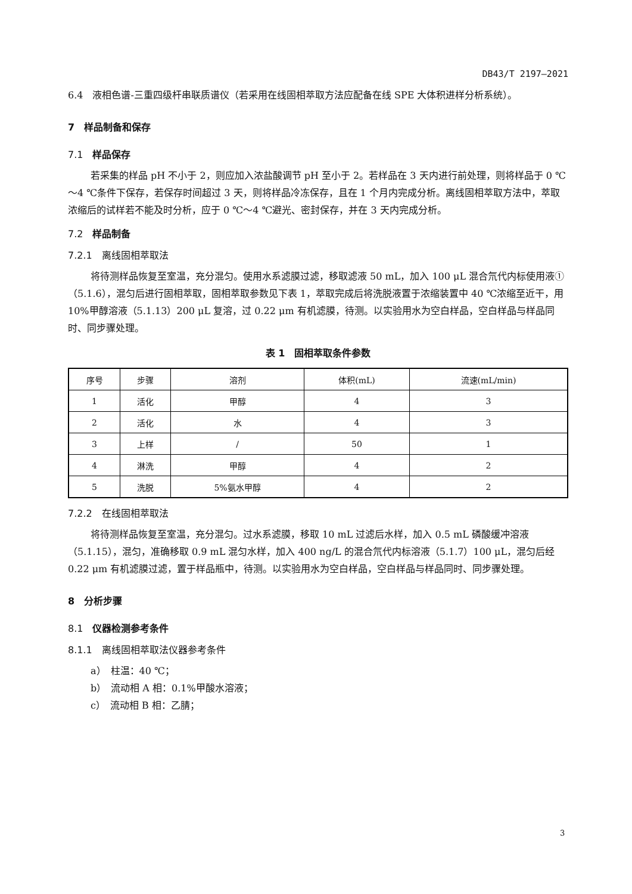DB43/T 2197—2021
6.4　液相色谱-三重四级杆串联质谱仪（若采用在线固相萃取方法应配备在线 SPE 大体积进样分析系统）。
7　样品制备和保存
7.1　样品保存
若采集的样品 pH 不小于 2，则应加入浓盐酸调节 pH 至小于 2。若样品在 3 天内进行前处理，则将样品于 0 ℃～4 ℃条件下保存，若保存时间超过 3 天，则将样品冷冻保存，且在 1 个月内完成分析。离线固相萃取方法中，萃取浓缩后的试样若不能及时分析，应于 0 ℃～4 ℃避光、密封保存，并在 3 天内完成分析。
7.2　样品制备
7.2.1　离线固相萃取法
将待测样品恢复至室温，充分混匀。使用水系滤膜过滤，移取滤液 50 mL，加入 100 μL 混合氘代内标使用液①（5.1.6），混匀后进行固相萃取，固相萃取参数见下表 1，萃取完成后将洗脱液置于浓缩装置中 40 ℃浓缩至近干，用 10%甲醇溶液（5.1.13）200 μL 复溶，过 0.22 μm 有机滤膜，待测。以实验用水为空白样品，空白样品与样品同时、同步骤处理。
表 1　固相萃取条件参数
| 序号 | 步骤 | 溶剂 | 体积(mL) | 流速(mL/min) |
| --- | --- | --- | --- | --- |
| 1 | 活化 | 甲醇 | 4 | 3 |
| 2 | 活化 | 水 | 4 | 3 |
| 3 | 上样 | / | 50 | 1 |
| 4 | 淋洗 | 甲醇 | 4 | 2 |
| 5 | 洗脱 | 5%氨水甲醇 | 4 | 2 |
7.2.2　在线固相萃取法
将待测样品恢复至室温，充分混匀。过水系滤膜，移取 10 mL 过滤后水样，加入 0.5 mL 磷酸缓冲溶液（5.1.15），混匀，准确移取 0.9 mL 混匀水样，加入 400 ng/L 的混合氘代内标溶液（5.1.7）100 μL，混匀后经 0.22 μm 有机滤膜过滤，置于样品瓶中，待测。以实验用水为空白样品，空白样品与样品同时、同步骤处理。
8　分析步骤
8.1　仪器检测参考条件
8.1.1　离线固相萃取法仪器参考条件
a）　柱温：40 ℃；
b）　流动相 A 相：0.1%甲酸水溶液；
c）　流动相 B 相：乙腈；
3